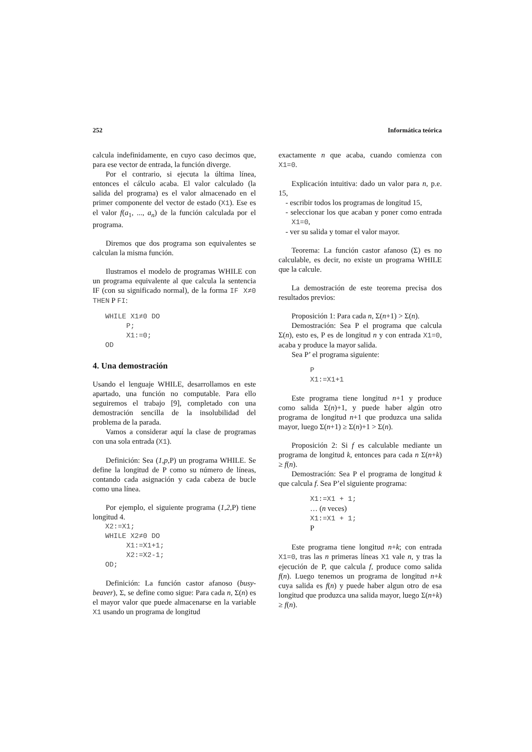252 Informática teórica
calcula indefinidamente, en cuyo caso decimos que, para ese vector de entrada, la función diverge.
Por el contrario, si ejecuta la última línea, entonces el cálculo acaba. El valor calculado (la salida del programa) es el valor almacenado en el primer componente del vector de estado (X1). Ese es el valor f(a<sub>1</sub>, ..., a<sub>n</sub>) de la función calculada por el programa.
Diremos que dos programa son equivalentes se calculan la misma función.
Ilustramos el modelo de programas WHILE con un programa equivalente al que calcula la sentencia IF (con su significado normal), de la forma IF X≠0 THEN P FI:
WHILE X1≠0 DO
     P;
     X1:=0;
OD
4. Una demostración
Usando el lenguaje WHILE, desarrollamos en este apartado, una función no computable. Para ello seguiremos el trabajo [9], completado con una demostración sencilla de la insolubilidad del problema de la parada.
Vamos a considerar aquí la clase de programas con una sola entrada (X1).
Definición: Sea (1,p,P) un programa WHILE. Se define la longitud de P como su número de líneas, contando cada asignación y cada cabeza de bucle como una línea.
Por ejemplo, el siguiente programa (1,2,P) tiene longitud 4.
X2:=X1;
WHILE X2≠0 DO
     X1:=X1+1;
     X2:=X2-1;
OD;
Definición: La función castor afanoso (busy-beaver), Σ, se define como sigue: Para cada n, Σ(n) es el mayor valor que puede almacenarse en la variable X1 usando un programa de longitud
exactamente n que acaba, cuando comienza con X1=0.
Explicación intuitiva: dado un valor para n, p.e. 15,
- escribir todos los programas de longitud 15,
- seleccionar los que acaban y poner como entrada X1=0,
- ver su salida y tomar el valor mayor.
Teorema: La función castor afanoso (Σ) es no calculable, es decir, no existe un programa WHILE que la calcule.
La demostración de este teorema precisa dos resultados previos:
Proposición 1: Para cada n, Σ(n+1) > Σ(n).
Demostración: Sea P el programa que calcula Σ(n), esto es, P es de longitud n y con entrada X1=0, acaba y produce la mayor salida.
Sea P’ el programa siguiente:
P
X1:=X1+1
Este programa tiene longitud n+1 y produce como salida Σ(n)+1, y puede haber algún otro programa de longitud n+1 que produzca una salida mayor, luego Σ(n+1) ≥ Σ(n)+1 > Σ(n).
Proposición 2: Si f es calculable mediante un programa de longitud k, entonces para cada n Σ(n+k) ≥ f(n).
Demostración: Sea P el programa de longitud k que calcula f. Sea P’el siguiente programa:
X1:=X1 + 1;
… (n veces)
X1:=X1 + 1;
P
Este programa tiene longitud n+k; con entrada X1=0, tras las n primeras líneas X1 vale n, y tras la ejecución de P, que calcula f, produce como salida f(n). Luego tenemos un programa de longitud n+k cuya salida es f(n) y puede haber algun otro de esa longitud que produzca una salida mayor, luego Σ(n+k) ≥ f(n).